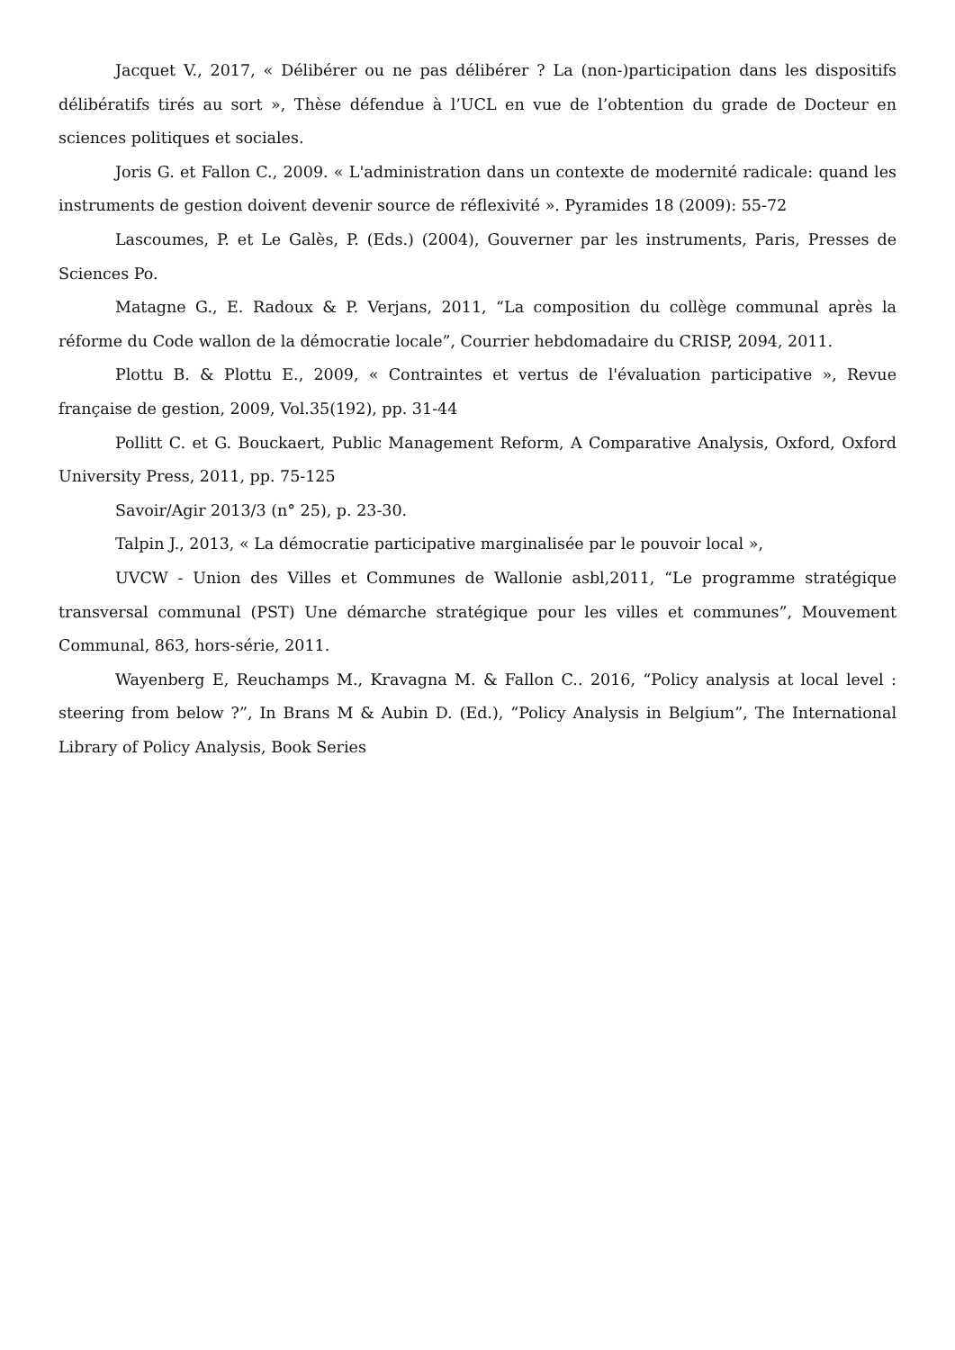Jacquet V., 2017, « Délibérer ou ne pas délibérer ? La (non-)participation dans les dispositifs délibératifs tirés au sort », Thèse défendue à l’UCL en vue de l’obtention du grade de Docteur en sciences politiques et sociales.
Joris G. et Fallon C., 2009. « L'administration dans un contexte de modernité radicale: quand les instruments de gestion doivent devenir source de réflexivité ». Pyramides 18 (2009): 55-72
Lascoumes, P. et Le Galès, P. (Eds.) (2004), Gouverner par les instruments, Paris, Presses de Sciences Po.
Matagne G., E. Radoux & P. Verjans, 2011, “La composition du collège communal après la réforme du Code wallon de la démocratie locale”, Courrier hebdomadaire du CRISP, 2094, 2011.
Plottu B. & Plottu E., 2009, « Contraintes et vertus de l'évaluation participative », Revue française de gestion, 2009, Vol.35(192), pp. 31-44
Pollitt C. et G. Bouckaert, Public Management Reform, A Comparative Analysis, Oxford, Oxford University Press, 2011, pp. 75-125
Savoir/Agir 2013/3 (n° 25), p. 23-30.
Talpin J., 2013, « La démocratie participative marginalisée par le pouvoir local »,
UVCW - Union des Villes et Communes de Wallonie asbl,2011, “Le programme stratégique transversal communal (PST) Une démarche stratégique pour les villes et communes”, Mouvement Communal, 863, hors-série, 2011.
Wayenberg E, Reuchamps M., Kravagna M. & Fallon C.. 2016, “Policy analysis at local level : steering from below ?”, In Brans M & Aubin D. (Ed.), “Policy Analysis in Belgium”, The International Library of Policy Analysis, Book Series